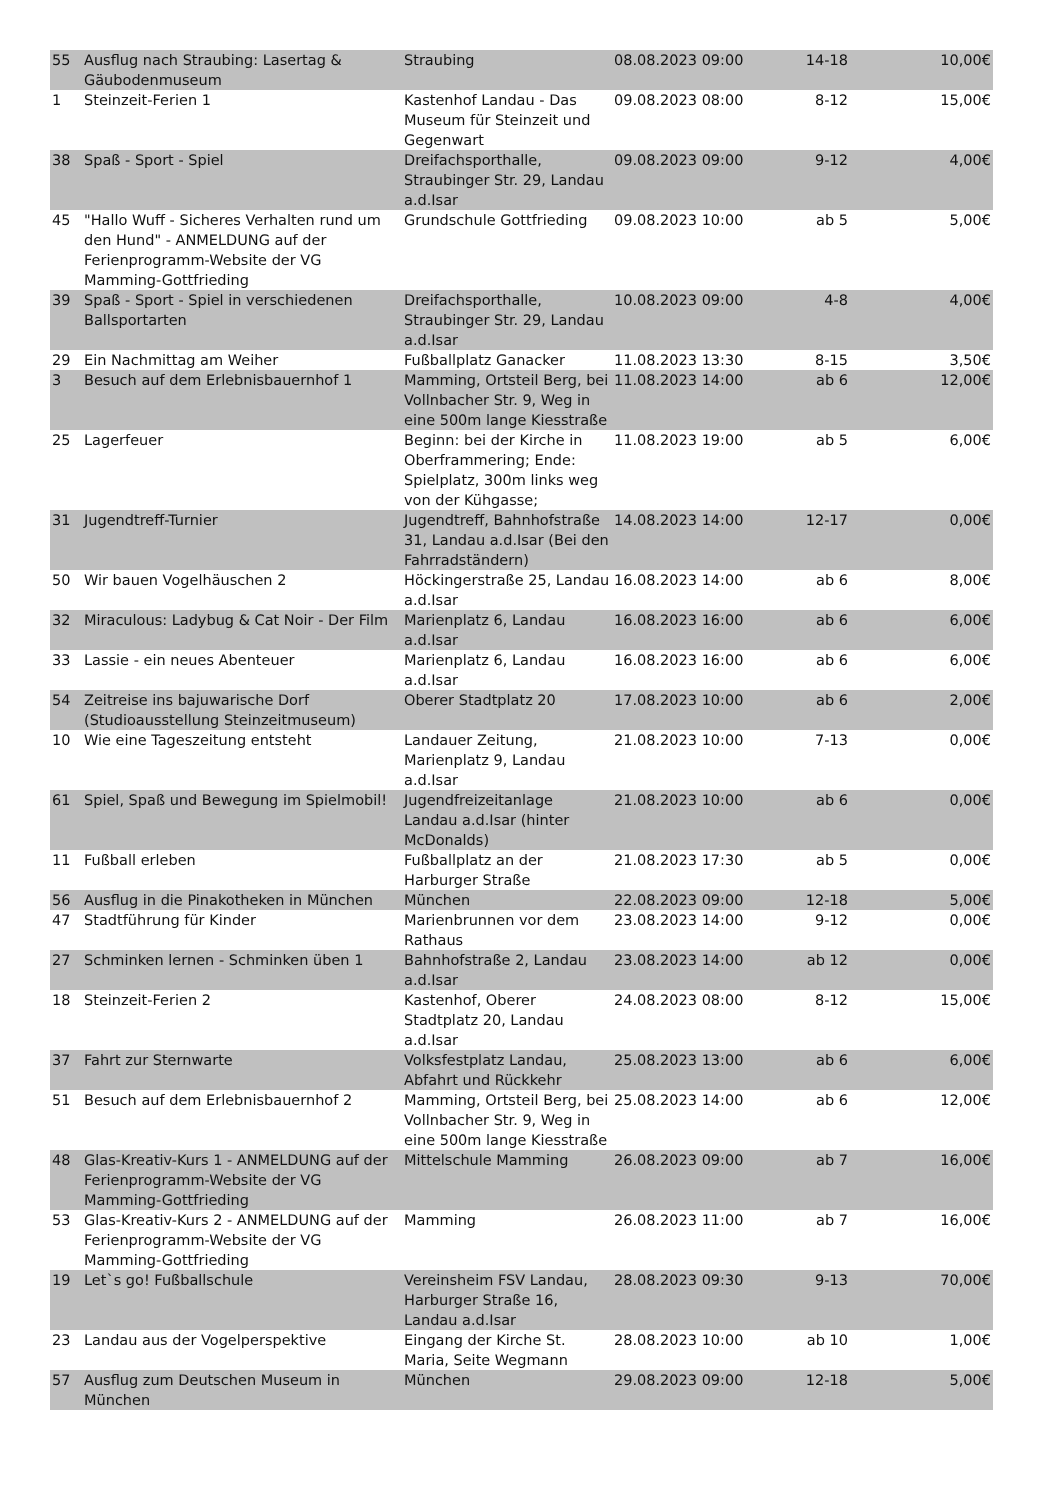| 55 | Ausflug nach Straubing: Lasertag & Gäubodenmuseum | Straubing | 08.08.2023 09:00 | 14-18 | 10,00€ |
| 1 | Steinzeit-Ferien 1 | Kastenhof Landau - Das Museum für Steinzeit und Gegenwart | 09.08.2023 08:00 | 8-12 | 15,00€ |
| 38 | Spaß - Sport - Spiel | Dreifachsporthalle, Straubinger Str. 29, Landau a.d.Isar | 09.08.2023 09:00 | 9-12 | 4,00€ |
| 45 | "Hallo Wuff - Sicheres Verhalten rund um den Hund" - ANMELDUNG auf der Ferienprogramm-Website der VG Mamming-Gottfrieding | Grundschule Gottfrieding | 09.08.2023 10:00 | ab 5 | 5,00€ |
| 39 | Spaß - Sport - Spiel in verschiedenen Ballsportarten | Dreifachsporthalle, Straubinger Str. 29, Landau a.d.Isar | 10.08.2023 09:00 | 4-8 | 4,00€ |
| 29 | Ein Nachmittag am Weiher | Fußballplatz Ganacker | 11.08.2023 13:30 | 8-15 | 3,50€ |
| 3 | Besuch auf dem Erlebnisbauernhof 1 | Mamming, Ortsteil Berg, bei Vollnbacher Str. 9, Weg in eine 500m lange Kiesstraße | 11.08.2023 14:00 | ab 6 | 12,00€ |
| 25 | Lagerfeuer | Beginn: bei der Kirche in Oberframmering; Ende: Spielplatz, 300m links weg von der Kühgasse; | 11.08.2023 19:00 | ab 5 | 6,00€ |
| 31 | Jugendtreff-Turnier | Jugendtreff, Bahnhofstraße 31, Landau a.d.Isar (Bei den Fahrradständern) | 14.08.2023 14:00 | 12-17 | 0,00€ |
| 50 | Wir bauen Vogelhäuschen 2 | Höckingerstraße 25, Landau a.d.Isar | 16.08.2023 14:00 | ab 6 | 8,00€ |
| 32 | Miraculous: Ladybug & Cat Noir - Der Film | Marienplatz 6, Landau a.d.Isar | 16.08.2023 16:00 | ab 6 | 6,00€ |
| 33 | Lassie - ein neues Abenteuer | Marienplatz 6, Landau a.d.Isar | 16.08.2023 16:00 | ab 6 | 6,00€ |
| 54 | Zeitreise ins bajuwarische Dorf (Studioausstellung Steinzeitmuseum) | Oberer Stadtplatz 20 | 17.08.2023 10:00 | ab 6 | 2,00€ |
| 10 | Wie eine Tageszeitung entsteht | Landauer Zeitung, Marienplatz 9, Landau a.d.Isar | 21.08.2023 10:00 | 7-13 | 0,00€ |
| 61 | Spiel, Spaß und Bewegung im Spielmobil! | Jugendfreizeitanlage Landau a.d.Isar (hinter McDonalds) | 21.08.2023 10:00 | ab 6 | 0,00€ |
| 11 | Fußball erleben | Fußballplatz an der Harburger Straße | 21.08.2023 17:30 | ab 5 | 0,00€ |
| 56 | Ausflug in die Pinakotheken in München | München | 22.08.2023 09:00 | 12-18 | 5,00€ |
| 47 | Stadtführung für Kinder | Marienbrunnen vor dem Rathaus | 23.08.2023 14:00 | 9-12 | 0,00€ |
| 27 | Schminken lernen - Schminken üben 1 | Bahnhofstraße 2, Landau a.d.Isar | 23.08.2023 14:00 | ab 12 | 0,00€ |
| 18 | Steinzeit-Ferien 2 | Kastenhof, Oberer Stadtplatz 20, Landau a.d.Isar | 24.08.2023 08:00 | 8-12 | 15,00€ |
| 37 | Fahrt zur Sternwarte | Volksfestplatz Landau, Abfahrt und Rückkehr | 25.08.2023 13:00 | ab 6 | 6,00€ |
| 51 | Besuch auf dem Erlebnisbauernhof 2 | Mamming, Ortsteil Berg, bei Vollnbacher Str. 9, Weg in eine 500m lange Kiesstraße | 25.08.2023 14:00 | ab 6 | 12,00€ |
| 48 | Glas-Kreativ-Kurs 1 - ANMELDUNG auf der Ferienprogramm-Website der VG Mamming-Gottfrieding | Mittelschule Mamming | 26.08.2023 09:00 | ab 7 | 16,00€ |
| 53 | Glas-Kreativ-Kurs 2 - ANMELDUNG auf der Ferienprogramm-Website der VG Mamming-Gottfrieding | Mamming | 26.08.2023 11:00 | ab 7 | 16,00€ |
| 19 | Let`s go! Fußballschule | Vereinsheim FSV Landau, Harburger Straße 16, Landau a.d.Isar | 28.08.2023 09:30 | 9-13 | 70,00€ |
| 23 | Landau aus der Vogelperspektive | Eingang der Kirche St. Maria, Seite Wegmann | 28.08.2023 10:00 | ab 10 | 1,00€ |
| 57 | Ausflug zum Deutschen Museum in München | München | 29.08.2023 09:00 | 12-18 | 5,00€ |